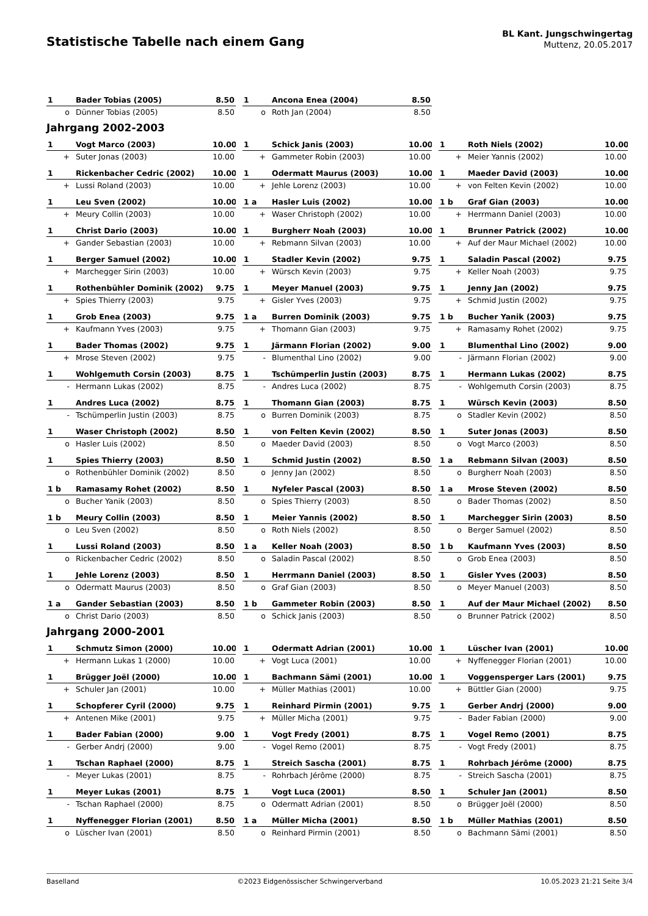Statistische Tabelle nach einem Gang
BL Kant. Jungschwingertag
Muttenz, 20.05.2017
| 1 | Bader Tobias (2005) | 8.50 | | 1 | Ancona Enea (2004) | 8.50 | | | | |
| o | Dünner Tobias (2005) | 8.50 | | o | Roth Jan (2004) | 8.50 | | | | |
Jahrgang 2002-2003
| 1 | Vogt Marco (2003) | 10.00 | | 1 | Schick Janis (2003) | 10.00 | | 1 | Roth Niels (2002) | 10.00 |
| + | Suter Jonas (2003) | 10.00 | | + | Gammeter Robin (2003) | 10.00 | | + | Meier Yannis (2002) | 10.00 |
| 1 | Rickenbacher Cedric (2002) | 10.00 | | 1 | Odermatt Maurus (2003) | 10.00 | | 1 | Maeder David (2003) | 10.00 |
| + | Lussi Roland (2003) | 10.00 | | + | Jehle Lorenz (2003) | 10.00 | | + | von Felten Kevin (2002) | 10.00 |
| 1 | Leu Sven (2002) | 10.00 | | 1 a | Hasler Luis (2002) | 10.00 | | 1 b | Graf Gian (2003) | 10.00 |
| + | Meury Collin (2003) | 10.00 | | + | Waser Christoph (2002) | 10.00 | | + | Herrmann Daniel (2003) | 10.00 |
| 1 | Christ Dario (2003) | 10.00 | | 1 | Burgherr Noah (2003) | 10.00 | | 1 | Brunner Patrick (2002) | 10.00 |
| + | Gander Sebastian (2003) | 10.00 | | + | Rebmann Silvan (2003) | 10.00 | | + | Auf der Maur Michael (2002) | 10.00 |
| 1 | Berger Samuel (2002) | 10.00 | | 1 | Stadler Kevin (2002) | 9.75 | | 1 | Saladin Pascal (2002) | 9.75 |
| + | Marchegger Sirin (2003) | 10.00 | | + | Würsch Kevin (2003) | 9.75 | | + | Keller Noah (2003) | 9.75 |
| 1 | Rothenbühler Dominik (2002) | 9.75 | | 1 | Meyer Manuel (2003) | 9.75 | | 1 | Jenny Jan (2002) | 9.75 |
| + | Spies Thierry (2003) | 9.75 | | + | Gisler Yves (2003) | 9.75 | | + | Schmid Justin (2002) | 9.75 |
| 1 | Grob Enea (2003) | 9.75 | | 1 a | Burren Dominik (2003) | 9.75 | | 1 b | Bucher Yanik (2003) | 9.75 |
| + | Kaufmann Yves (2003) | 9.75 | | + | Thomann Gian (2003) | 9.75 | | + | Ramasamy Rohet (2002) | 9.75 |
| 1 | Bader Thomas (2002) | 9.75 | | 1 | Järmann Florian (2002) | 9.00 | | 1 | Blumenthal Lino (2002) | 9.00 |
| + | Mrose Steven (2002) | 9.75 | | - | Blumenthal Lino (2002) | 9.00 | | - | Järmann Florian (2002) | 9.00 |
| 1 | Wohlgemuth Corsin (2003) | 8.75 | | 1 | Tschümperlin Justin (2003) | 8.75 | | 1 | Hermann Lukas (2002) | 8.75 |
| - | Hermann Lukas (2002) | 8.75 | | - | Andres Luca (2002) | 8.75 | | - | Wohlgemuth Corsin (2003) | 8.75 |
| 1 | Andres Luca (2002) | 8.75 | | 1 | Thomann Gian (2003) | 8.75 | | 1 | Würsch Kevin (2003) | 8.50 |
| - | Tschümperlin Justin (2003) | 8.75 | | o | Burren Dominik (2003) | 8.75 | | o | Stadler Kevin (2002) | 8.50 |
| 1 | Waser Christoph (2002) | 8.50 | | 1 | von Felten Kevin (2002) | 8.50 | | 1 | Suter Jonas (2003) | 8.50 |
| o | Hasler Luis (2002) | 8.50 | | o | Maeder David (2003) | 8.50 | | o | Vogt Marco (2003) | 8.50 |
| 1 | Spies Thierry (2003) | 8.50 | | 1 | Schmid Justin (2002) | 8.50 | | 1 a | Rebmann Silvan (2003) | 8.50 |
| o | Rothenbühler Dominik (2002) | 8.50 | | o | Jenny Jan (2002) | 8.50 | | o | Burgherr Noah (2003) | 8.50 |
| 1 b | Ramasamy Rohet (2002) | 8.50 | | 1 | Nyfeler Pascal (2003) | 8.50 | | 1 a | Mrose Steven (2002) | 8.50 |
| o | Bucher Yanik (2003) | 8.50 | | o | Spies Thierry (2003) | 8.50 | | o | Bader Thomas (2002) | 8.50 |
| 1 b | Meury Collin (2003) | 8.50 | | 1 | Meier Yannis (2002) | 8.50 | | 1 | Marchegger Sirin (2003) | 8.50 |
| o | Leu Sven (2002) | 8.50 | | o | Roth Niels (2002) | 8.50 | | o | Berger Samuel (2002) | 8.50 |
| 1 | Lussi Roland (2003) | 8.50 | | 1 a | Keller Noah (2003) | 8.50 | | 1 b | Kaufmann Yves (2003) | 8.50 |
| o | Rickenbacher Cedric (2002) | 8.50 | | o | Saladin Pascal (2002) | 8.50 | | o | Grob Enea (2003) | 8.50 |
| 1 | Jehle Lorenz (2003) | 8.50 | | 1 | Herrmann Daniel (2003) | 8.50 | | 1 | Gisler Yves (2003) | 8.50 |
| o | Odermatt Maurus (2003) | 8.50 | | o | Graf Gian (2003) | 8.50 | | o | Meyer Manuel (2003) | 8.50 |
| 1 a | Gander Sebastian (2003) | 8.50 | | 1 b | Gammeter Robin (2003) | 8.50 | | 1 | Auf der Maur Michael (2002) | 8.50 |
| o | Christ Dario (2003) | 8.50 | | o | Schick Janis (2003) | 8.50 | | o | Brunner Patrick (2002) | 8.50 |
Jahrgang 2000-2001
| 1 | Schmutz Simon (2000) | 10.00 | | 1 | Odermatt Adrian (2001) | 10.00 | | 1 | Lüscher Ivan (2001) | 10.00 |
| + | Hermann Lukas 1 (2000) | 10.00 | | + | Vogt Luca (2001) | 10.00 | | + | Nyffenegger Florian (2001) | 10.00 |
| 1 | Brügger Joël (2000) | 10.00 | | 1 | Bachmann Sämi (2001) | 10.00 | | 1 | Voggensperger Lars (2001) | 9.75 |
| + | Schuler Jan (2001) | 10.00 | | + | Müller Mathias (2001) | 10.00 | | + | Büttler Gian (2000) | 9.75 |
| 1 | Schopferer Cyril (2000) | 9.75 | | 1 | Reinhard Pirmin (2001) | 9.75 | | 1 | Gerber Andrj (2000) | 9.00 |
| + | Antenen Mike (2001) | 9.75 | | + | Müller Micha (2001) | 9.75 | | - | Bader Fabian (2000) | 9.00 |
| 1 | Bader Fabian (2000) | 9.00 | | 1 | Vogt Fredy (2001) | 8.75 | | 1 | Vogel Remo (2001) | 8.75 |
| - | Gerber Andrj (2000) | 9.00 | | - | Vogel Remo (2001) | 8.75 | | - | Vogt Fredy (2001) | 8.75 |
| 1 | Tschan Raphael (2000) | 8.75 | | 1 | Streich Sascha (2001) | 8.75 | | 1 | Rohrbach Jérôme (2000) | 8.75 |
| - | Meyer Lukas (2001) | 8.75 | | - | Rohrbach Jérôme (2000) | 8.75 | | - | Streich Sascha (2001) | 8.75 |
| 1 | Meyer Lukas (2001) | 8.75 | | 1 | Vogt Luca (2001) | 8.50 | | 1 | Schuler Jan (2001) | 8.50 |
| - | Tschan Raphael (2000) | 8.75 | | o | Odermatt Adrian (2001) | 8.50 | | o | Brügger Joël (2000) | 8.50 |
| 1 | Nyffenegger Florian (2001) | 8.50 | | 1 a | Müller Micha (2001) | 8.50 | | 1 b | Müller Mathias (2001) | 8.50 |
| o | Lüscher Ivan (2001) | 8.50 | | o | Reinhard Pirmin (2001) | 8.50 | | o | Bachmann Sämi (2001) | 8.50 |
Baselland ©2023 Eidgenössischer Schwingerverband 10.05.2023 21:21 Seite 3/4